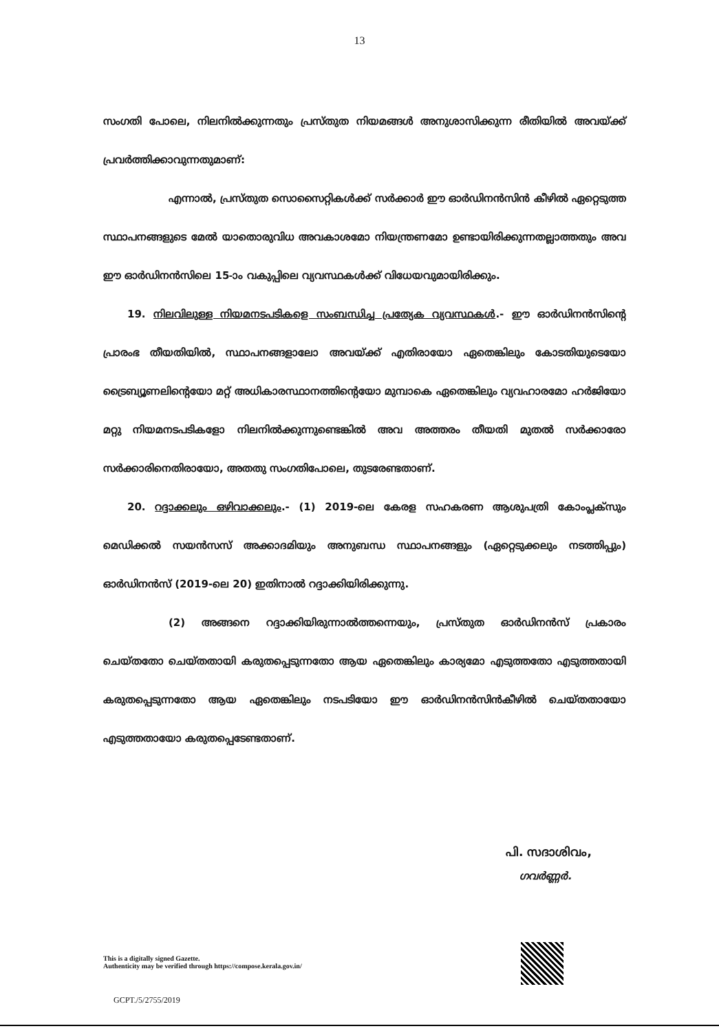13
സംഗതി പോലെ, നിലനിൽക്കുന്നതും പ്രസ്തുത നിയമങ്ങൾ അനുശാസിക്കുന്ന രീതിയിൽ അവയ്ക്ക് പ്രവർത്തിക്കാവുന്നതുമാണ്:
എന്നാൽ, പ്രസ്തുത സൊസൈറ്റികൾക്ക് സർക്കാർ ഈ ഓർഡിനൻസിൻ കീഴിൽ ഏറ്റെടുത്ത സ്ഥാപനങ്ങളുടെ മേൽ യാതൊരുവിധ അവകാശമോ നിയന്ത്രണമോ ഉണ്ടായിരിക്കുന്നതല്ലാത്തതും അവ ഈ ഓർഡിനൻസിലെ 15-ാം വകുപ്പിലെ വ്യവസ്ഥകൾക്ക് വിധേയവുമായിരിക്കും.
19. നിലവിലുള്ള നിയമനടപടികളെ സംബന്ധിച്ച പ്രത്യേക വ്യവസ്ഥകൾ.- ഈ ഓർഡിനൻസിന്റെ പ്രാരംഭ തീയതിയിൽ, സ്ഥാപനങ്ങളാലോ അവയ്ക്ക് എതിരായോ ഏതെങ്കിലും കോടതിയുടെയോ ട്രൈബ്യൂണലിന്റെയോ മറ്റ് അധികാരസ്ഥാനത്തിന്റെയോ മുമ്പാകെ ഏതെങ്കിലും വ്യവഹാരമോ ഹർജിയോ മറ്റു നിയമനടപടികളോ നിലനിൽക്കുന്നുണ്ടെങ്കിൽ അവ അത്തരം തീയതി മുതൽ സർക്കാരോ സർക്കാരിനെതിരായോ, അതതു സംഗതിപോലെ, തുടരേണ്ടതാണ്.
20. റദ്ദാക്കലും ഒഴിവാക്കലും.- (1) 2019-ലെ കേരള സഹകരണ ആശുപത്രി കോംപ്ലക്സും മെഡിക്കൽ സയൻസസ് അക്കാദമിയും അനുബന്ധ സ്ഥാപനങ്ങളും (ഏറ്റെടുക്കലും നടത്തിപ്പും) ഓർഡിനൻസ് (2019-ലെ 20) ഇതിനാൽ റദ്ദാക്കിയിരിക്കുന്നു.
(2) അങ്ങനെ റദ്ദാക്കിയിരുന്നാൽത്തന്നെയും, പ്രസ്തുത ഓർഡിനൻസ് പ്രകാരം ചെയ്തതോ ചെയ്തതായി കരുതപ്പെടുന്നതോ ആയ ഏതെങ്കിലും കാര്യമോ എടുത്തതോ എടുത്തതായി കരുതപ്പെടുന്നതോ ആയ ഏതെങ്കിലും നടപടിയോ ഈ ഓർഡിനൻസിൻകീഴിൽ ചെയ്തതായോ എടുത്തതായോ കരുതപ്പെടേണ്ടതാണ്.
പി. സദാശിവം,
ഗവർണ്ണർ.
This is a digitally signed Gazette.
Authenticity may be verified through https://compose.kerala.gov.in/
GCPT./5/2755/2019